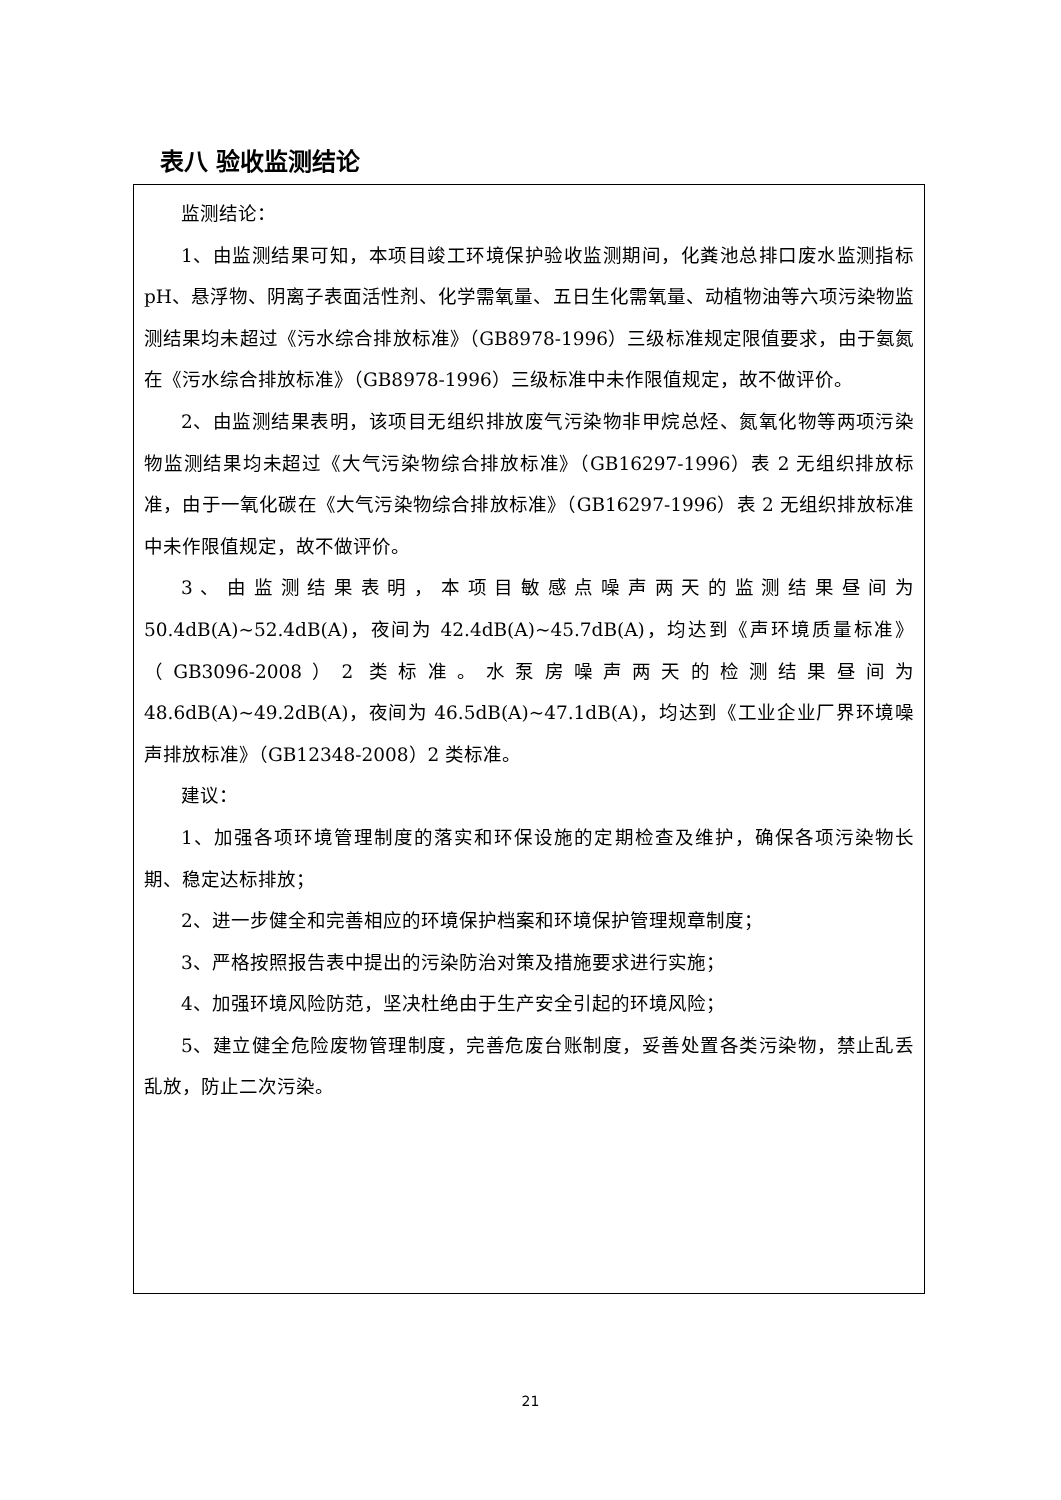表八 验收监测结论
监测结论：
1、由监测结果可知，本项目竣工环境保护验收监测期间，化粪池总排口废水监测指标 pH、悬浮物、阴离子表面活性剂、化学需氧量、五日生化需氧量、动植物油等六项污染物监测结果均未超过《污水综合排放标准》（GB8978-1996）三级标准规定限值要求，由于氨氮在《污水综合排放标准》（GB8978-1996）三级标准中未作限值规定，故不做评价。
2、由监测结果表明，该项目无组织排放废气污染物非甲烷总烃、氮氧化物等两项污染物监测结果均未超过《大气污染物综合排放标准》（GB16297-1996）表 2 无组织排放标准，由于一氧化碳在《大气污染物综合排放标准》（GB16297-1996）表 2 无组织排放标准中未作限值规定，故不做评价。
3、由监测结果表明，本项目敏感点噪声两天的监测结果昼间为 50.4dB(A)~52.4dB(A)，夜间为 42.4dB(A)~45.7dB(A)，均达到《声环境质量标准》（GB3096-2008）2 类标准。水泵房噪声两天的检测结果昼间为 48.6dB(A)~49.2dB(A)，夜间为 46.5dB(A)~47.1dB(A)，均达到《工业企业厂界环境噪声排放标准》（GB12348-2008）2 类标准。
建议：
1、加强各项环境管理制度的落实和环保设施的定期检查及维护，确保各项污染物长期、稳定达标排放；
2、进一步健全和完善相应的环境保护档案和环境保护管理规章制度；
3、严格按照报告表中提出的污染防治对策及措施要求进行实施；
4、加强环境风险防范，坚决杜绝由于生产安全引起的环境风险；
5、建立健全危险废物管理制度，完善危废台账制度，妥善处置各类污染物，禁止乱丢乱放，防止二次污染。
21